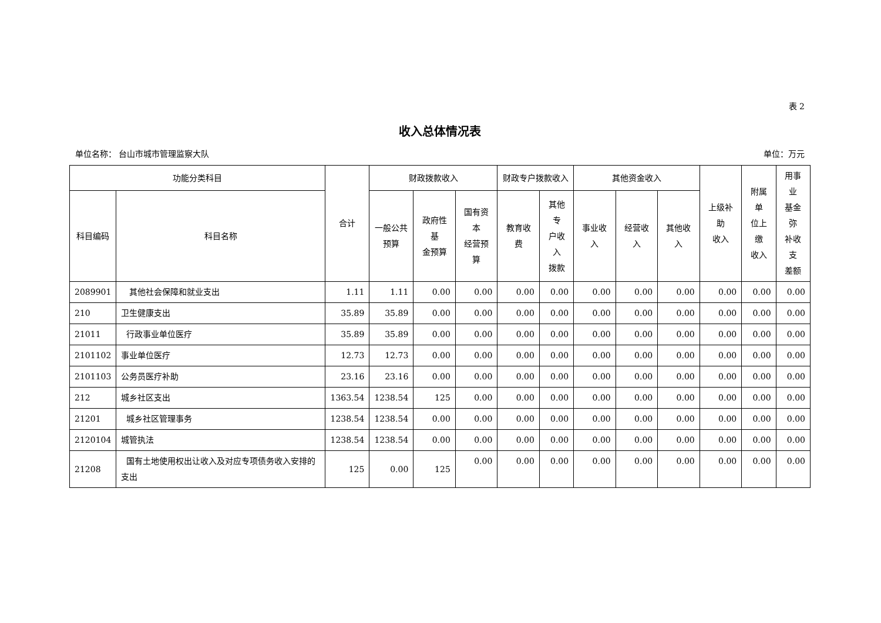表 2
收入总体情况表
单位名称： 台山市城市管理监察大队 单位：万元
| 功能分类科目 | | 合计 | 财政拨款收入 | | | 财政专户拨款收入 | | 其他资金收入 | | | 上级补助 收入 | 附属单 位上缴 收入 | 用事业 基金弥 补收支 差额 |
| --- | --- | --- | --- | --- | --- | --- | --- | --- | --- | --- | --- | --- | --- |
| 科目编码 | 科目名称 | | 一般公共 预算 | 政府性基 金预算 | 国有资本 经营预算 | 教育收费 | 其他专 户收入 拨款 | 事业收入 | 经营收入 | 其他收入 | | | |
| 2089901 | 其他社会保障和就业支出 | 1.11 | 1.11 | 0.00 | 0.00 | 0.00 | 0.00 | 0.00 | 0.00 | 0.00 | 0.00 | 0.00 | 0.00 |
| 210 | 卫生健康支出 | 35.89 | 35.89 | 0.00 | 0.00 | 0.00 | 0.00 | 0.00 | 0.00 | 0.00 | 0.00 | 0.00 | 0.00 |
| 21011 | 行政事业单位医疗 | 35.89 | 35.89 | 0.00 | 0.00 | 0.00 | 0.00 | 0.00 | 0.00 | 0.00 | 0.00 | 0.00 | 0.00 |
| 2101102 | 事业单位医疗 | 12.73 | 12.73 | 0.00 | 0.00 | 0.00 | 0.00 | 0.00 | 0.00 | 0.00 | 0.00 | 0.00 | 0.00 |
| 2101103 | 公务员医疗补助 | 23.16 | 23.16 | 0.00 | 0.00 | 0.00 | 0.00 | 0.00 | 0.00 | 0.00 | 0.00 | 0.00 | 0.00 |
| 212 | 城乡社区支出 | 1363.54 | 1238.54 | 125 | 0.00 | 0.00 | 0.00 | 0.00 | 0.00 | 0.00 | 0.00 | 0.00 | 0.00 |
| 21201 | 城乡社区管理事务 | 1238.54 | 1238.54 | 0.00 | 0.00 | 0.00 | 0.00 | 0.00 | 0.00 | 0.00 | 0.00 | 0.00 | 0.00 |
| 2120104 | 城管执法 | 1238.54 | 1238.54 | 0.00 | 0.00 | 0.00 | 0.00 | 0.00 | 0.00 | 0.00 | 0.00 | 0.00 | 0.00 |
| 21208 | 国有土地使用权出让收入及对应专项债务收入安排的支出 | 125 | 0.00 | 125 | 0.00 | 0.00 | 0.00 | 0.00 | 0.00 | 0.00 | 0.00 | 0.00 | 0.00 |